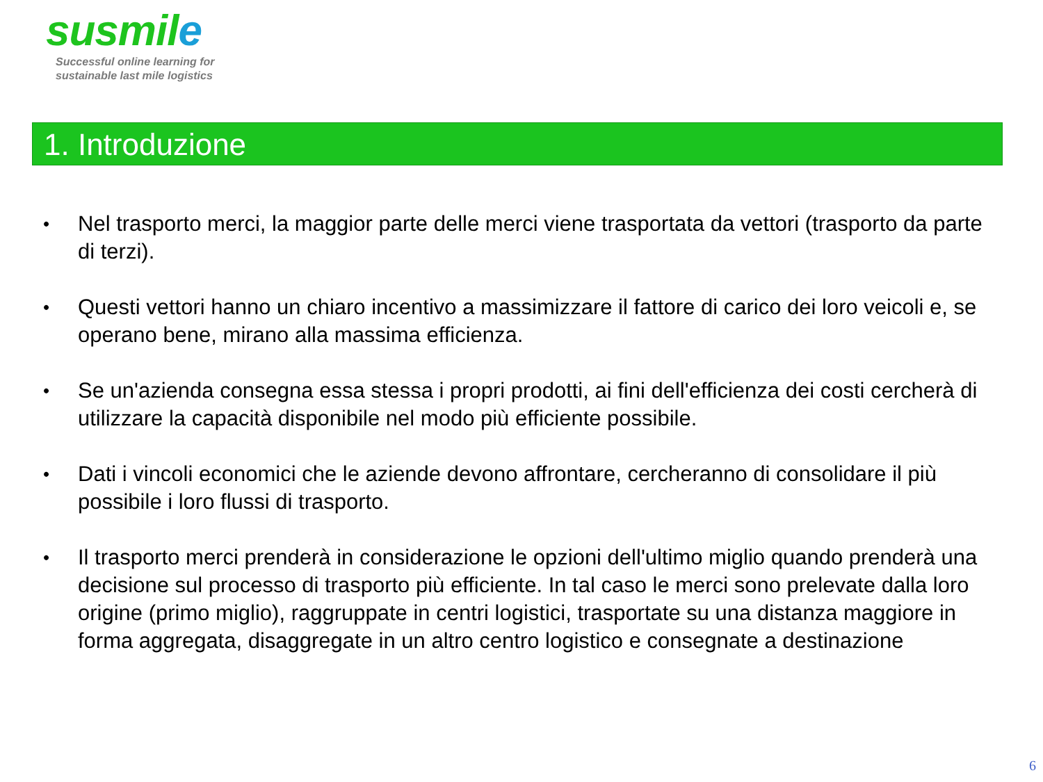susmile
Successful online learning for
sustainable last mile logistics
1. Introduzione
•
Nel trasporto merci, la maggior parte delle merci viene trasportata da vettori (trasporto da parte di terzi).
•
Questi vettori hanno un chiaro incentivo a massimizzare il fattore di carico dei loro veicoli e, se operano bene, mirano alla massima efficienza.
•
Se un'azienda consegna essa stessa i propri prodotti, ai fini dell'efficienza dei costi cercherà di utilizzare la capacità disponibile nel modo più efficiente possibile.
•
Dati i vincoli economici che le aziende devono affrontare, cercheranno di consolidare il più possibile i loro flussi di trasporto.
•
Il trasporto merci prenderà in considerazione le opzioni dell'ultimo miglio quando prenderà una decisione sul processo di trasporto più efficiente. In tal caso le merci sono prelevate dalla loro origine (primo miglio), raggruppate in centri logistici, trasportate su una distanza maggiore in forma aggregata, disaggregate in un altro centro logistico e consegnate a destinazione
6